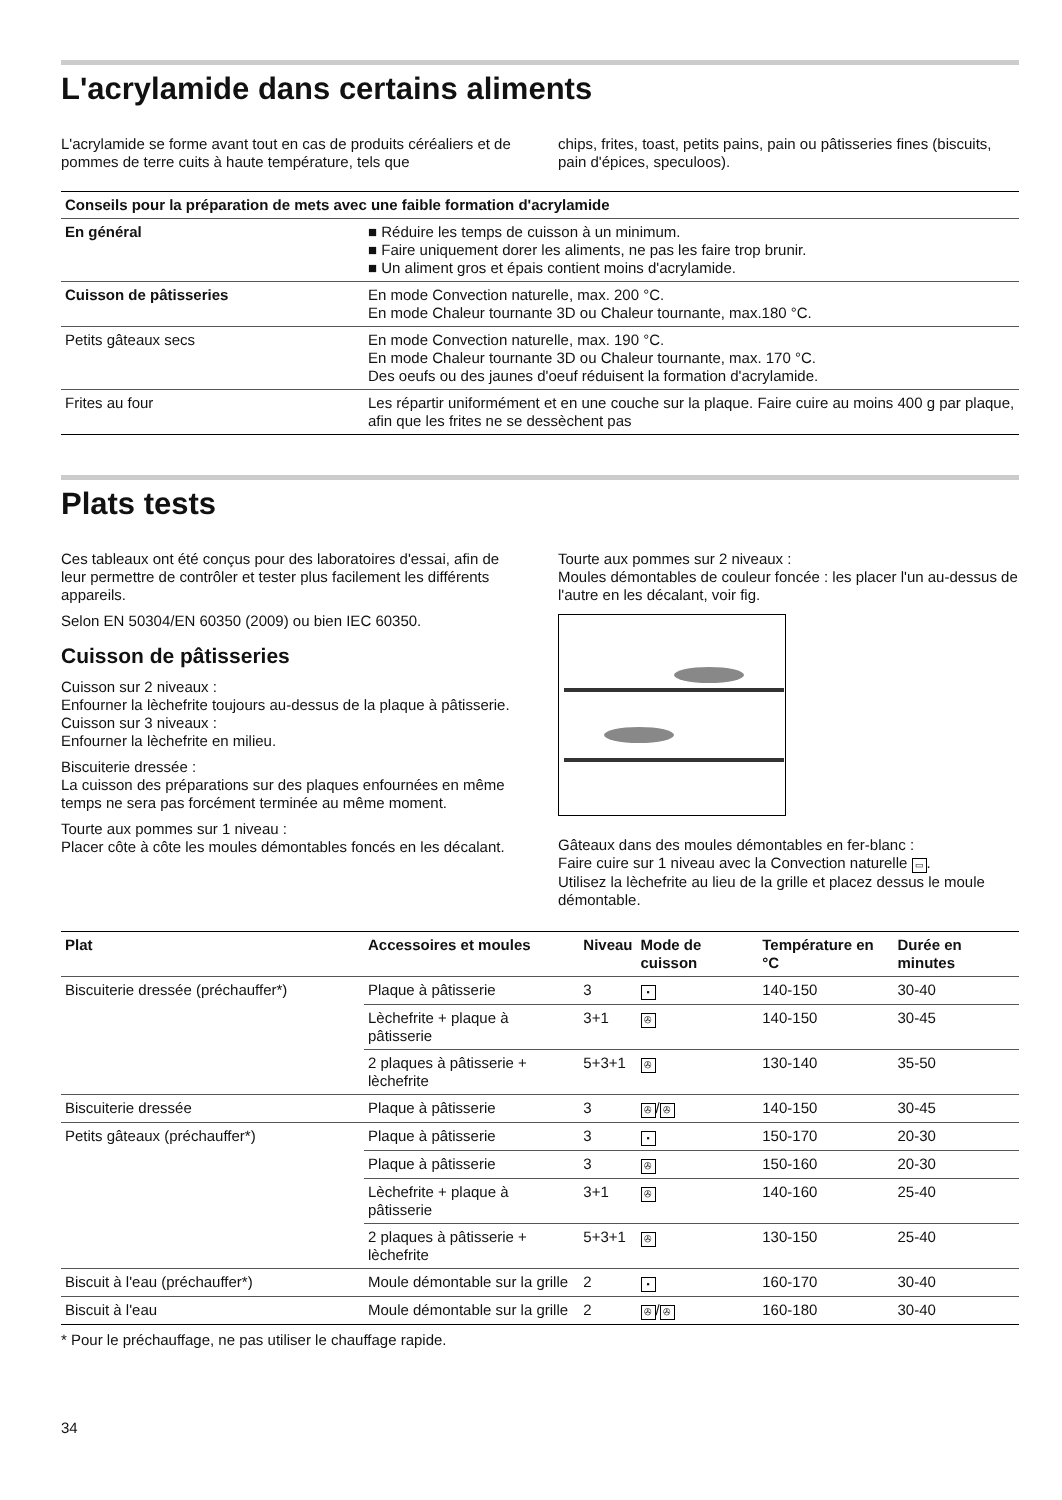L'acrylamide dans certains aliments
L'acrylamide se forme avant tout en cas de produits céréaliers et de pommes de terre cuits à haute température, tels que
chips, frites, toast, petits pains, pain ou pâtisseries fines (biscuits, pain d'épices, speculoos).
| Conseils pour la préparation de mets avec une faible formation d'acrylamide | |
| --- | --- |
| En général | ■ Réduire les temps de cuisson à un minimum. ■ Faire uniquement dorer les aliments, ne pas les faire trop brunir. ■ Un aliment gros et épais contient moins d'acrylamide. |
| Cuisson de pâtisseries | En mode Convection naturelle, max. 200 °C. En mode Chaleur tournante 3D ou Chaleur tournante, max.180 °C. |
| Petits gâteaux secs | En mode Convection naturelle, max. 190 °C. En mode Chaleur tournante 3D ou Chaleur tournante, max. 170 °C. Des oeufs ou des jaunes d'oeuf réduisent la formation d'acrylamide. |
| Frites au four | Les répartir uniformément et en une couche sur la plaque. Faire cuire au moins 400 g par plaque, afin que les frites ne se dessèchent pas |
Plats tests
Ces tableaux ont été conçus pour des laboratoires d'essai, afin de leur permettre de contrôler et tester plus facilement les différents appareils.
Selon EN 50304/EN 60350 (2009) ou bien IEC 60350.
Cuisson de pâtisseries
Cuisson sur 2 niveaux :
Enfourner la lèchefrite toujours au-dessus de la plaque à pâtisserie.
Cuisson sur 3 niveaux :
Enfourner la lèchefrite en milieu.
Biscuiterie dressée :
La cuisson des préparations sur des plaques enfournées en même temps ne sera pas forcément terminée au même moment.
Tourte aux pommes sur 1 niveau :
Placer côte à côte les moules démontables foncés en les décalant.
Tourte aux pommes sur 2 niveaux :
Moules démontables de couleur foncée : les placer l'un au-dessus de l'autre en les décalant, voir fig.
Gâteaux dans des moules démontables en fer-blanc :
Faire cuire sur 1 niveau avec la Convection naturelle ▭.
Utilisez la lèchefrite au lieu de la grille et placez dessus le moule démontable.
| Plat | Accessoires et moules | Niveau | Mode de cuisson | Température en °C | Durée en minutes |
| --- | --- | --- | --- | --- | --- |
| Biscuiterie dressée (préchauffer*) | Plaque à pâtisserie | 3 | ▪ | 140-150 | 30-40 |
| | Lèchefrite + plaque à pâtisserie | 3+1 | ✇ | 140-150 | 30-45 |
| | 2 plaques à pâtisserie + lèchefrite | 5+3+1 | ✇ | 130-140 | 35-50 |
| Biscuiterie dressée | Plaque à pâtisserie | 3 | ✇ / ✇ | 140-150 | 30-45 |
| Petits gâteaux (préchauffer*) | Plaque à pâtisserie | 3 | ▪ | 150-170 | 20-30 |
| | Plaque à pâtisserie | 3 | ✇ | 150-160 | 20-30 |
| | Lèchefrite + plaque à pâtisserie | 3+1 | ✇ | 140-160 | 25-40 |
| | 2 plaques à pâtisserie + lèchefrite | 5+3+1 | ✇ | 130-150 | 25-40 |
| Biscuit à l'eau (préchauffer*) | Moule démontable sur la grille | 2 | ▪ | 160-170 | 30-40 |
| Biscuit à l'eau | Moule démontable sur la grille | 2 | ✇ / ✇ | 160-180 | 30-40 |
* Pour le préchauffage, ne pas utiliser le chauffage rapide.
34